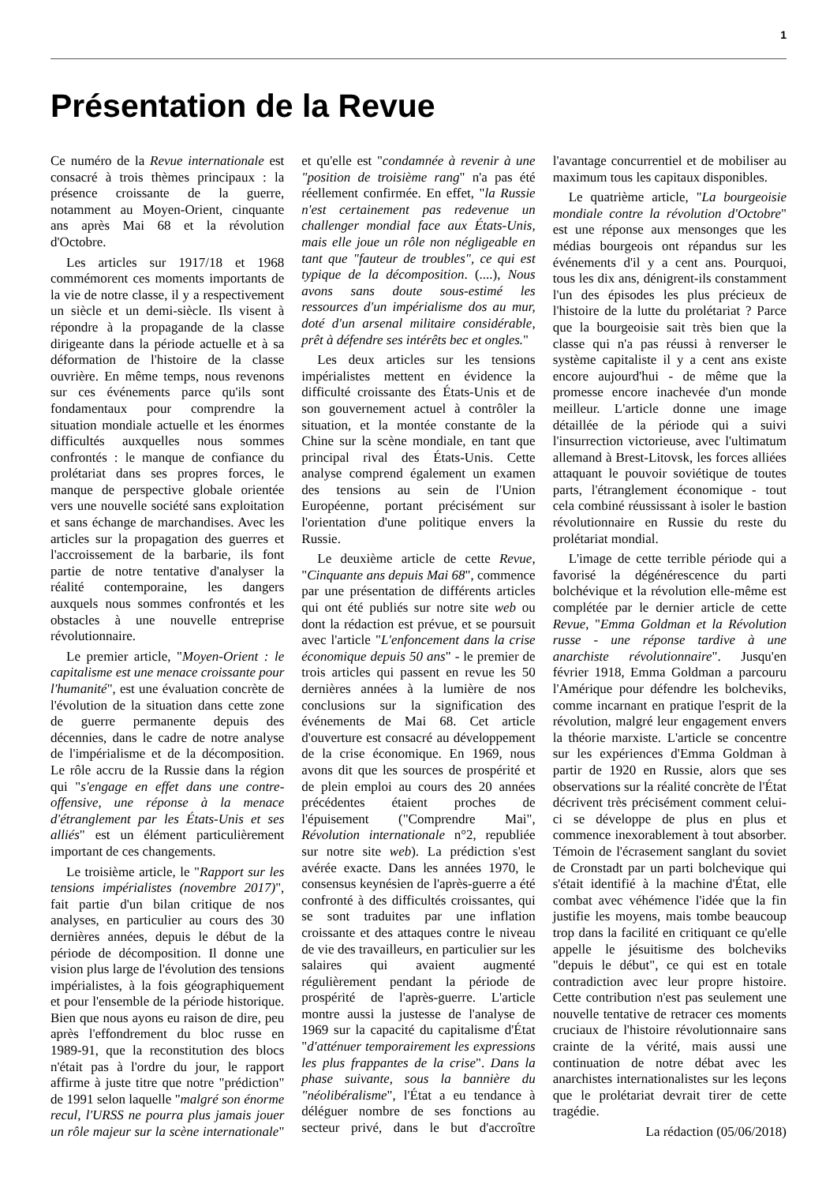1
Présentation de la Revue
Ce numéro de la Revue internationale est consacré à trois thèmes principaux : la présence croissante de la guerre, notamment au Moyen-Orient, cinquante ans après Mai 68 et la révolution d'Octobre.
Les articles sur 1917/18 et 1968 commémorent ces moments importants de la vie de notre classe, il y a respectivement un siècle et un demi-siècle. Ils visent à répondre à la propagande de la classe dirigeante dans la période actuelle et à sa déformation de l'histoire de la classe ouvrière. En même temps, nous revenons sur ces événements parce qu'ils sont fondamentaux pour comprendre la situation mondiale actuelle et les énormes difficultés auxquelles nous sommes confrontés : le manque de confiance du prolétariat dans ses propres forces, le manque de perspective globale orientée vers une nouvelle société sans exploitation et sans échange de marchandises. Avec les articles sur la propagation des guerres et l'accroissement de la barbarie, ils font partie de notre tentative d'analyser la réalité contemporaine, les dangers auxquels nous sommes confrontés et les obstacles à une nouvelle entreprise révolutionnaire.
Le premier article, "Moyen-Orient : le capitalisme est une menace croissante pour l'humanité", est une évaluation concrète de l'évolution de la situation dans cette zone de guerre permanente depuis des décennies, dans le cadre de notre analyse de l'impérialisme et de la décomposition. Le rôle accru de la Russie dans la région qui "s'engage en effet dans une contre-offensive, une réponse à la menace d'étranglement par les États-Unis et ses alliés" est un élément particulièrement important de ces changements.
Le troisième article, le "Rapport sur les tensions impérialistes (novembre 2017)", fait partie d'un bilan critique de nos analyses, en particulier au cours des 30 dernières années, depuis le début de la période de décomposition. Il donne une vision plus large de l'évolution des tensions impérialistes, à la fois géographiquement et pour l'ensemble de la période historique. Bien que nous ayons eu raison de dire, peu après l'effondrement du bloc russe en 1989-91, que la reconstitution des blocs n'était pas à l'ordre du jour, le rapport affirme à juste titre que notre "prédiction" de 1991 selon laquelle "malgré son énorme recul, l'URSS ne pourra plus jamais jouer un rôle majeur sur la scène internationale" et qu'elle est "condamnée à revenir à une "position de troisième rang" n'a pas été réellement confirmée. En effet, "la Russie n'est certainement pas redevenue un challenger mondial face aux États-Unis, mais elle joue un rôle non négligeable en tant que "fauteur de troubles", ce qui est typique de la décomposition. (....), Nous avons sans doute sous-estimé les ressources d'un impérialisme dos au mur, doté d'un arsenal militaire considérable, prêt à défendre ses intérêts bec et ongles."
Les deux articles sur les tensions impérialistes mettent en évidence la difficulté croissante des États-Unis et de son gouvernement actuel à contrôler la situation, et la montée constante de la Chine sur la scène mondiale, en tant que principal rival des États-Unis. Cette analyse comprend également un examen des tensions au sein de l'Union Européenne, portant précisément sur l'orientation d'une politique envers la Russie.
Le deuxième article de cette Revue, "Cinquante ans depuis Mai 68", commence par une présentation de différents articles qui ont été publiés sur notre site web ou dont la rédaction est prévue, et se poursuit avec l'article "L'enfoncement dans la crise économique depuis 50 ans" - le premier de trois articles qui passent en revue les 50 dernières années à la lumière de nos conclusions sur la signification des événements de Mai 68. Cet article d'ouverture est consacré au développement de la crise économique. En 1969, nous avons dit que les sources de prospérité et de plein emploi au cours des 20 années précédentes étaient proches de l'épuisement ("Comprendre Mai", Révolution internationale n°2, republiée sur notre site web). La prédiction s'est avérée exacte. Dans les années 1970, le consensus keynésien de l'après-guerre a été confronté à des difficultés croissantes, qui se sont traduites par une inflation croissante et des attaques contre le niveau de vie des travailleurs, en particulier sur les salaires qui avaient augmenté régulièrement pendant la période de prospérité de l'après-guerre. L'article montre aussi la justesse de l'analyse de 1969 sur la capacité du capitalisme d'État "d'atténuer temporairement les expressions les plus frappantes de la crise". Dans la phase suivante, sous la bannière du "néolibéralisme", l'État a eu tendance à déléguer nombre de ses fonctions au secteur privé, dans le but d'accroître l'avantage concurrentiel et de mobiliser au maximum tous les capitaux disponibles.
Le quatrième article, "La bourgeoisie mondiale contre la révolution d'Octobre" est une réponse aux mensonges que les médias bourgeois ont répandus sur les événements d'il y a cent ans. Pourquoi, tous les dix ans, dénigrent-ils constamment l'un des épisodes les plus précieux de l'histoire de la lutte du prolétariat ? Parce que la bourgeoisie sait très bien que la classe qui n'a pas réussi à renverser le système capitaliste il y a cent ans existe encore aujourd'hui - de même que la promesse encore inachevée d'un monde meilleur. L'article donne une image détaillée de la période qui a suivi l'insurrection victorieuse, avec l'ultimatum allemand à Brest-Litovsk, les forces alliées attaquant le pouvoir soviétique de toutes parts, l'étranglement économique - tout cela combiné réussissant à isoler le bastion révolutionnaire en Russie du reste du prolétariat mondial.
L'image de cette terrible période qui a favorisé la dégénérescence du parti bolchévique et la révolution elle-même est complétée par le dernier article de cette Revue, "Emma Goldman et la Révolution russe - une réponse tardive à une anarchiste révolutionnaire". Jusqu'en février 1918, Emma Goldman a parcouru l'Amérique pour défendre les bolcheviks, comme incarnant en pratique l'esprit de la révolution, malgré leur engagement envers la théorie marxiste. L'article se concentre sur les expériences d'Emma Goldman à partir de 1920 en Russie, alors que ses observations sur la réalité concrète de l'État décrivent très précisément comment celui-ci se développe de plus en plus et commence inexorablement à tout absorber. Témoin de l'écrasement sanglant du soviet de Cronstadt par un parti bolchevique qui s'était identifié à la machine d'État, elle combat avec véhémence l'idée que la fin justifie les moyens, mais tombe beaucoup trop dans la facilité en critiquant ce qu'elle appelle le jésuitisme des bolcheviks "depuis le début", ce qui est en totale contradiction avec leur propre histoire. Cette contribution n'est pas seulement une nouvelle tentative de retracer ces moments cruciaux de l'histoire révolutionnaire sans crainte de la vérité, mais aussi une continuation de notre débat avec les anarchistes internationalistes sur les leçons que le prolétariat devrait tirer de cette tragédie.
La rédaction (05/06/2018)